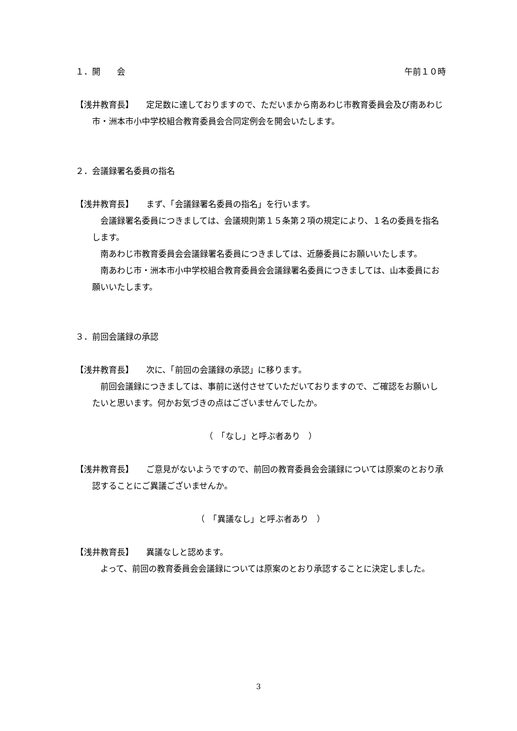１．開　　会 午前１０時
【浅井教育長】　　定足数に達しておりますので、ただいまから南あわじ市教育委員会及び南あわじ市・洲本市小中学校組合教育委員会合同定例会を開会いたします。
２．会議録署名委員の指名
【浅井教育長】　　まず、「会議録署名委員の指名」を行います。
会議録署名委員につきましては、会議規則第１５条第２項の規定により、１名の委員を指名します。
南あわじ市教育委員会会議録署名委員につきましては、近藤委員にお願いいたします。
南あわじ市・洲本市小中学校組合教育委員会会議録署名委員につきましては、山本委員にお願いいたします。
３．前回会議録の承認
【浅井教育長】　　次に、「前回の会議録の承認」に移ります。
前回会議録につきましては、事前に送付させていただいておりますので、ご確認をお願いしたいと思います。何かお気づきの点はございませんでしたか。
（　「なし」と呼ぶ者あり　）
【浅井教育長】　　ご意見がないようですので、前回の教育委員会会議録については原案のとおり承認することにご異議ございませんか。
（　「異議なし」と呼ぶ者あり　）
【浅井教育長】　　異議なしと認めます。
よって、前回の教育委員会会議録については原案のとおり承認することに決定しました。
3